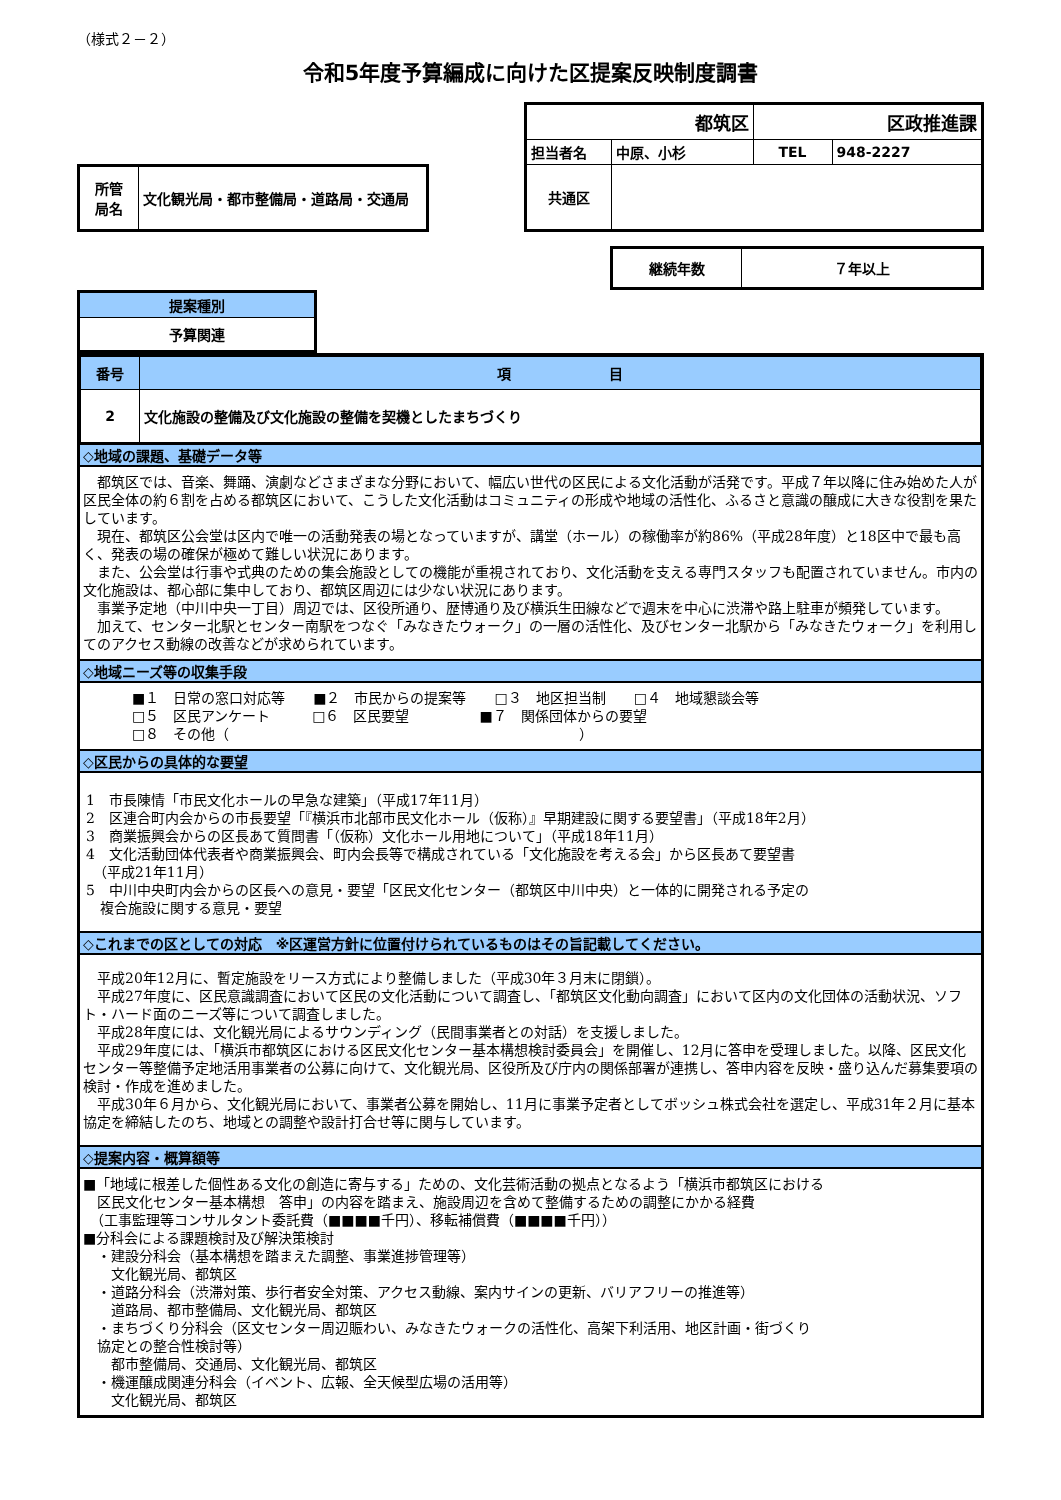（様式２－２）
令和5年度予算編成に向けた区提案反映制度調書
| 所管 局名 | 文化観光局・都市整備局・道路局・交通局 |
| 都筑区 | | 区政推進課 | |
| 担当者名 | 中原、小杉 | TEL | 948-2227 |
| 共通区 | | | |
| 継続年数 | ７年以上 |
| 提案種別 |
| 予算関連 |
| 番号 | 項 目 |
| 2 | 文化施設の整備及び文化施設の整備を契機としたまちづくり |
◇地域の課題、基礎データ等
　都筑区では、音楽、舞踊、演劇などさまざまな分野において、幅広い世代の区民による文化活動が活発です。平成７年以降に住み始めた人が区民全体の約６割を占める都筑区において、こうした文化活動はコミュニティの形成や地域の活性化、ふるさと意識の醸成に大きな役割を果たしています。
　現在、都筑区公会堂は区内で唯一の活動発表の場となっていますが、講堂（ホール）の稼働率が約86%（平成28年度）と18区中で最も高く、発表の場の確保が極めて難しい状況にあります。
　また、公会堂は行事や式典のための集会施設としての機能が重視されており、文化活動を支える専門スタッフも配置されていません。市内の文化施設は、都心部に集中しており、都筑区周辺には少ない状況にあります。
　事業予定地（中川中央一丁目）周辺では、区役所通り、歴博通り及び横浜生田線などで週末を中心に渋滞や路上駐車が頻発しています。
　加えて、センター北駅とセンター南駅をつなぐ「みなきたウォーク」の一層の活性化、及びセンター北駅から「みなきたウォーク」を利用してのアクセス動線の改善などが求められています。
◇地域ニーズ等の収集手段
■１　日常の窓口対応等　　■２　市民からの提案等　　□３　地区担当制　　□４　地域懇談会等
□５　区民アンケート　　　□６　区民要望　　　　　■７　関係団体からの要望
□８　その他（　　　　　　　　　　　　　　　　　　　　　　　　　）
◇区民からの具体的な要望
1　市長陳情「市民文化ホールの早急な建築」（平成17年11月）
2　区連合町内会からの市長要望「『横浜市北部市民文化ホール（仮称）』早期建設に関する要望書」（平成18年2月）
3　商業振興会からの区長あて質問書「（仮称）文化ホール用地について」（平成18年11月）
4　文化活動団体代表者や商業振興会、町内会長等で構成されている「文化施設を考える会」から区長あて要望書
　（平成21年11月）
5　中川中央町内会からの区長への意見・要望「区民文化センター（都筑区中川中央）と一体的に開発される予定の
　複合施設に関する意見・要望
◇これまでの区としての対応　※区運営方針に位置付けられているものはその旨記載してください。
　平成20年12月に、暫定施設をリース方式により整備しました（平成30年３月末に閉鎖）。
　平成27年度に、区民意識調査において区民の文化活動について調査し、「都筑区文化動向調査」において区内の文化団体の活動状況、ソフト・ハード面のニーズ等について調査しました。
　平成28年度には、文化観光局によるサウンディング（民間事業者との対話）を支援しました。
　平成29年度には、「横浜市都筑区における区民文化センター基本構想検討委員会」を開催し、12月に答申を受理しました。以降、区民文化センター等整備予定地活用事業者の公募に向けて、文化観光局、区役所及び庁内の関係部署が連携し、答申内容を反映・盛り込んだ募集要項の検討・作成を進めました。
　平成30年６月から、文化観光局において、事業者公募を開始し、11月に事業予定者としてボッシュ株式会社を選定し、平成31年２月に基本協定を締結したのち、地域との調整や設計打合せ等に関与しています。
◇提案内容・概算額等
■「地域に根差した個性ある文化の創造に寄与する」ための、文化芸術活動の拠点となるよう「横浜市都筑区における
　区民文化センター基本構想　答申」の内容を踏まえ、施設周辺を含めて整備するための調整にかかる経費
　（工事監理等コンサルタント委託費（■■■■千円）、移転補償費（■■■■千円））
■分科会による課題検討及び解決策検討
　・建設分科会（基本構想を踏まえた調整、事業進捗管理等）
　　文化観光局、都筑区
　・道路分科会（渋滞対策、歩行者安全対策、アクセス動線、案内サインの更新、バリアフリーの推進等）
　　道路局、都市整備局、文化観光局、都筑区
　・まちづくり分科会（区文センター周辺賑わい、みなきたウォークの活性化、高架下利活用、地区計画・街づくり
　協定との整合性検討等）
　　都市整備局、交通局、文化観光局、都筑区
　・機運醸成関連分科会（イベント、広報、全天候型広場の活用等）
　　文化観光局、都筑区